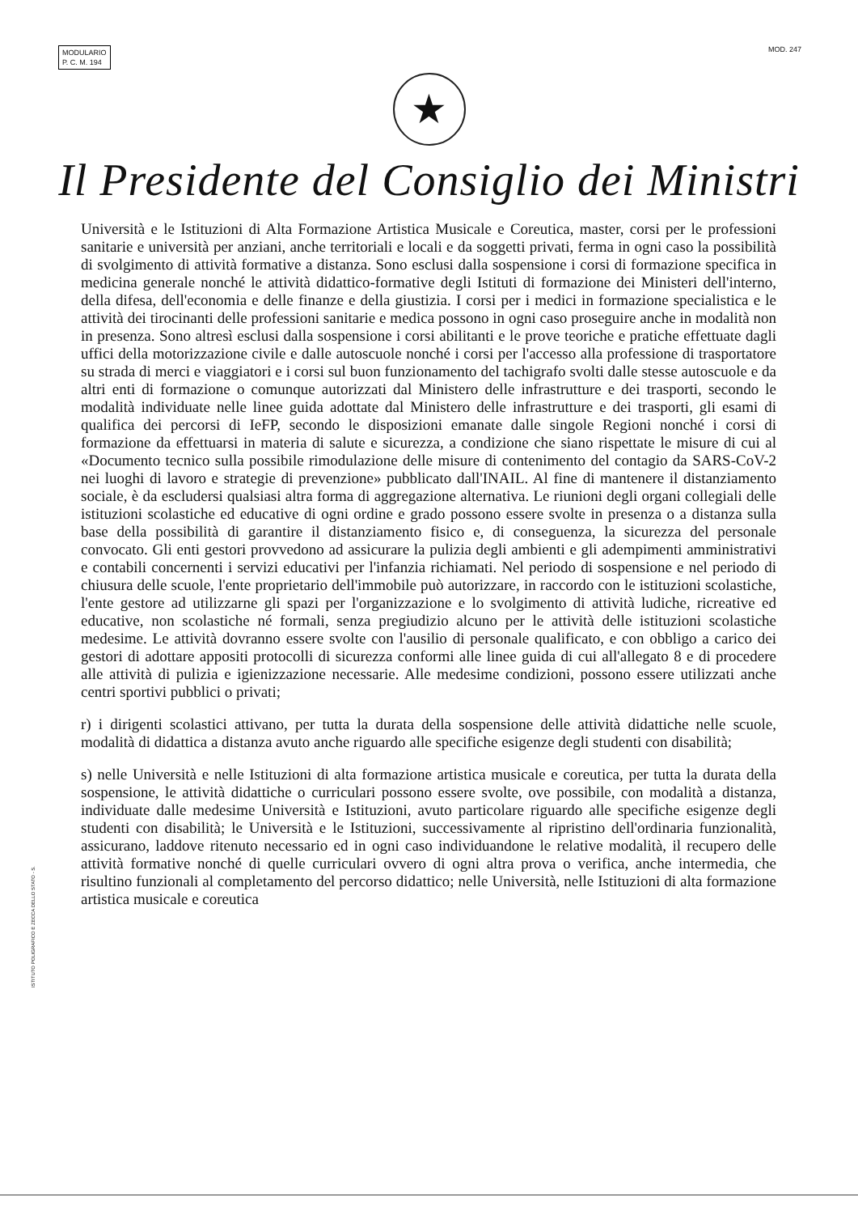MODULARIO
P. C. M. 194
MOD. 247
★
Il Presidente del Consiglio dei Ministri
Università e le Istituzioni di Alta Formazione Artistica Musicale e Coreutica, master, corsi per le professioni sanitarie e università per anziani, anche territoriali e locali e da soggetti privati, ferma in ogni caso la possibilità di svolgimento di attività formative a distanza. Sono esclusi dalla sospensione i corsi di formazione specifica in medicina generale nonché le attività didattico-formative degli Istituti di formazione dei Ministeri dell'interno, della difesa, dell'economia e delle finanze e della giustizia. I corsi per i medici in formazione specialistica e le attività dei tirocinanti delle professioni sanitarie e medica possono in ogni caso proseguire anche in modalità non in presenza. Sono altresì esclusi dalla sospensione i corsi abilitanti e le prove teoriche e pratiche effettuate dagli uffici della motorizzazione civile e dalle autoscuole nonché i corsi per l'accesso alla professione di trasportatore su strada di merci e viaggiatori e i corsi sul buon funzionamento del tachigrafo svolti dalle stesse autoscuole e da altri enti di formazione o comunque autorizzati dal Ministero delle infrastrutture e dei trasporti, secondo le modalità individuate nelle linee guida adottate dal Ministero delle infrastrutture e dei trasporti, gli esami di qualifica dei percorsi di IeFP, secondo le disposizioni emanate dalle singole Regioni nonché i corsi di formazione da effettuarsi in materia di salute e sicurezza, a condizione che siano rispettate le misure di cui al «Documento tecnico sulla possibile rimodulazione delle misure di contenimento del contagio da SARS-CoV-2 nei luoghi di lavoro e strategie di prevenzione» pubblicato dall'INAIL. Al fine di mantenere il distanziamento sociale, è da escludersi qualsiasi altra forma di aggregazione alternativa. Le riunioni degli organi collegiali delle istituzioni scolastiche ed educative di ogni ordine e grado possono essere svolte in presenza o a distanza sulla base della possibilità di garantire il distanziamento fisico e, di conseguenza, la sicurezza del personale convocato. Gli enti gestori provvedono ad assicurare la pulizia degli ambienti e gli adempimenti amministrativi e contabili concernenti i servizi educativi per l'infanzia richiamati. Nel periodo di sospensione e nel periodo di chiusura delle scuole, l'ente proprietario dell'immobile può autorizzare, in raccordo con le istituzioni scolastiche, l'ente gestore ad utilizzarne gli spazi per l'organizzazione e lo svolgimento di attività ludiche, ricreative ed educative, non scolastiche né formali, senza pregiudizio alcuno per le attività delle istituzioni scolastiche medesime. Le attività dovranno essere svolte con l'ausilio di personale qualificato, e con obbligo a carico dei gestori di adottare appositi protocolli di sicurezza conformi alle linee guida di cui all'allegato 8 e di procedere alle attività di pulizia e igienizzazione necessarie. Alle medesime condizioni, possono essere utilizzati anche centri sportivi pubblici o privati;
r) i dirigenti scolastici attivano, per tutta la durata della sospensione delle attività didattiche nelle scuole, modalità di didattica a distanza avuto anche riguardo alle specifiche esigenze degli studenti con disabilità;
s) nelle Università e nelle Istituzioni di alta formazione artistica musicale e coreutica, per tutta la durata della sospensione, le attività didattiche o curriculari possono essere svolte, ove possibile, con modalità a distanza, individuate dalle medesime Università e Istituzioni, avuto particolare riguardo alle specifiche esigenze degli studenti con disabilità; le Università e le Istituzioni, successivamente al ripristino dell'ordinaria funzionalità, assicurano, laddove ritenuto necessario ed in ogni caso individuandone le relative modalità, il recupero delle attività formative nonché di quelle curriculari ovvero di ogni altra prova o verifica, anche intermedia, che risultino funzionali al completamento del percorso didattico; nelle Università, nelle Istituzioni di alta formazione artistica musicale e coreutica
ISTITUTO POLIGRAFICO E ZECCA DELLO STATO - S.